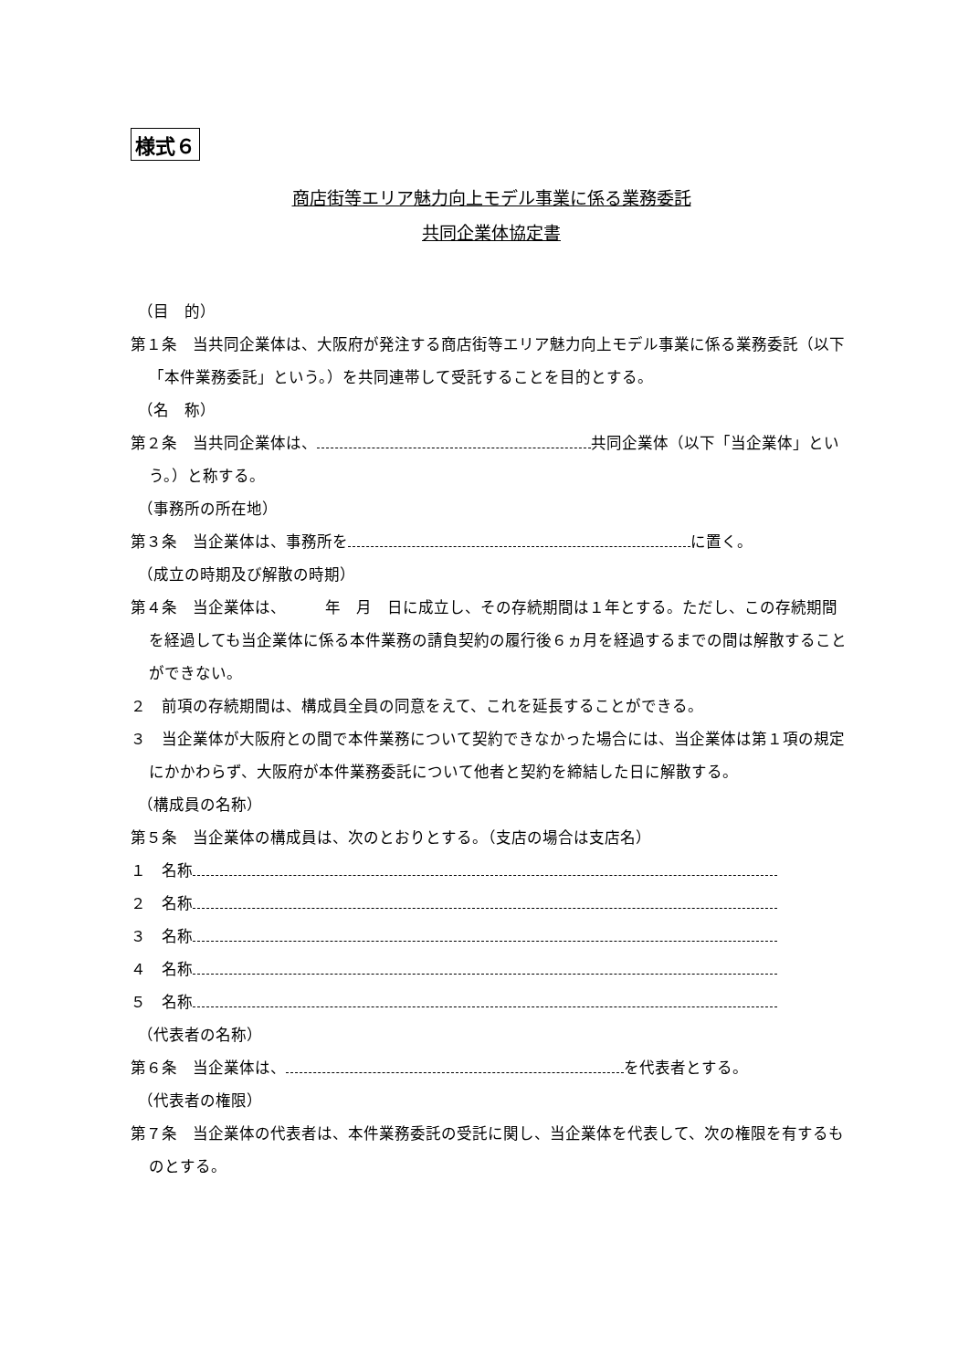様式６
商店街等エリア魅力向上モデル事業に係る業務委託
共同企業体協定書
（目　的）
第１条　当共同企業体は、大阪府が発注する商店街等エリア魅力向上モデル事業に係る業務委託（以下「本件業務委託」という。）を共同連帯して受託することを目的とする。
（名　称）
第２条　当共同企業体は、 共同企業体（以下「当企業体」という。）と称する。
（事務所の所在地）
第３条　当企業体は、事務所を に置く。
（成立の時期及び解散の時期）
第４条　当企業体は、　　　年　月　日に成立し、その存続期間は１年とする。ただし、この存続期間を経過しても当企業体に係る本件業務の請負契約の履行後６ヵ月を経過するまでの間は解散することができない。
２　前項の存続期間は、構成員全員の同意をえて、これを延長することができる。
３　当企業体が大阪府との間で本件業務について契約できなかった場合には、当企業体は第１項の規定にかかわらず、大阪府が本件業務委託について他者と契約を締結した日に解散する。
（構成員の名称）
第５条　当企業体の構成員は、次のとおりとする。（支店の場合は支店名）
１　名称
２　名称
３　名称
４　名称
５　名称
（代表者の名称）
第６条　当企業体は、 を代表者とする。
（代表者の権限）
第７条　当企業体の代表者は、本件業務委託の受託に関し、当企業体を代表して、次の権限を有するものとする。